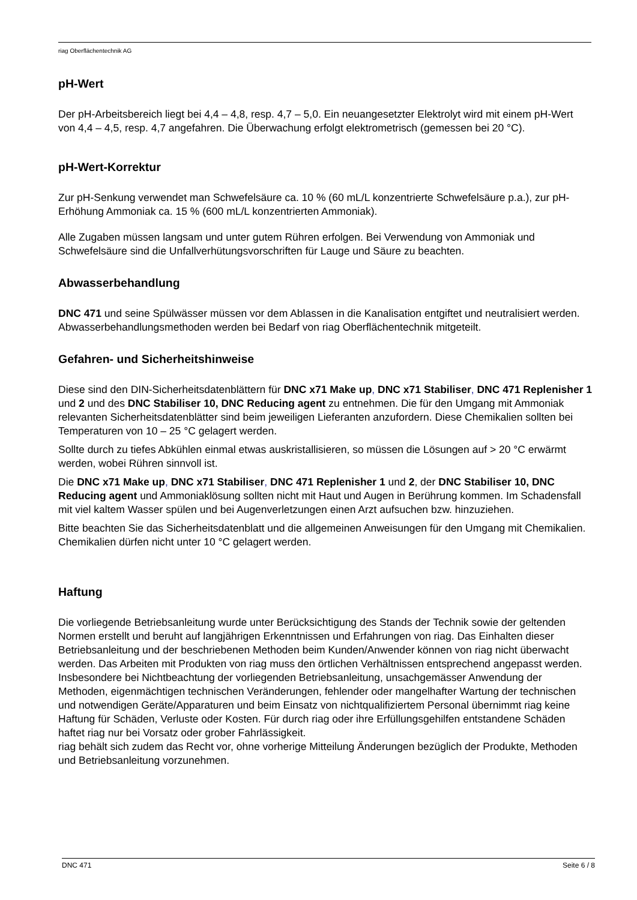riag Oberflächentechnik AG
pH-Wert
Der pH-Arbeitsbereich liegt bei 4,4 – 4,8, resp. 4,7 – 5,0. Ein neuangesetzter Elektrolyt wird mit einem pH-Wert von 4,4 – 4,5, resp. 4,7 angefahren. Die Überwachung erfolgt elektrometrisch (gemessen bei 20 °C).
pH-Wert-Korrektur
Zur pH-Senkung verwendet man Schwefelsäure ca. 10 % (60 mL/L konzentrierte Schwefelsäure p.a.), zur pH-Erhöhung Ammoniak ca. 15 % (600 mL/L konzentrierten Ammoniak).
Alle Zugaben müssen langsam und unter gutem Rühren erfolgen. Bei Verwendung von Ammoniak und Schwefelsäure sind die Unfallverhütungsvorschriften für Lauge und Säure zu beachten.
Abwasserbehandlung
DNC 471 und seine Spülwässer müssen vor dem Ablassen in die Kanalisation entgiftet und neutralisiert werden. Abwasserbehandlungsmethoden werden bei Bedarf von riag Oberflächentechnik mitgeteilt.
Gefahren- und Sicherheitshinweise
Diese sind den DIN-Sicherheitsdatenblättern für DNC x71 Make up, DNC x71 Stabiliser, DNC 471 Replenisher 1 und 2 und des DNC Stabiliser 10, DNC Reducing agent zu entnehmen. Die für den Umgang mit Ammoniak relevanten Sicherheitsdatenblätter sind beim jeweiligen Lieferanten anzufordern. Diese Chemikalien sollten bei Temperaturen von 10 – 25 °C gelagert werden.
Sollte durch zu tiefes Abkühlen einmal etwas auskristallisieren, so müssen die Lösungen auf > 20 °C erwärmt werden, wobei Rühren sinnvoll ist.
Die DNC x71 Make up, DNC x71 Stabiliser, DNC 471 Replenisher 1 und 2, der DNC Stabiliser 10, DNC Reducing agent und Ammoniaklösung sollten nicht mit Haut und Augen in Berührung kommen. Im Schadensfall mit viel kaltem Wasser spülen und bei Augenverletzungen einen Arzt aufsuchen bzw. hinzuziehen.
Bitte beachten Sie das Sicherheitsdatenblatt und die allgemeinen Anweisungen für den Umgang mit Chemikalien. Chemikalien dürfen nicht unter 10 °C gelagert werden.
Haftung
Die vorliegende Betriebsanleitung wurde unter Berücksichtigung des Stands der Technik sowie der geltenden Normen erstellt und beruht auf langjährigen Erkenntnissen und Erfahrungen von riag. Das Einhalten dieser Betriebsanleitung und der beschriebenen Methoden beim Kunden/Anwender können von riag nicht überwacht werden. Das Arbeiten mit Produkten von riag muss den örtlichen Verhältnissen entsprechend angepasst werden. Insbesondere bei Nichtbeachtung der vorliegenden Betriebsanleitung, unsachgemässer Anwendung der Methoden, eigenmächtigen technischen Veränderungen, fehlender oder mangelhafter Wartung der technischen und notwendigen Geräte/Apparaturen und beim Einsatz von nichtqualifiziertem Personal übernimmt riag keine Haftung für Schäden, Verluste oder Kosten. Für durch riag oder ihre Erfüllungsgehilfen entstandene Schäden haftet riag nur bei Vorsatz oder grober Fahrlässigkeit.
riag behält sich zudem das Recht vor, ohne vorherige Mitteilung Änderungen bezüglich der Produkte, Methoden und Betriebsanleitung vorzunehmen.
DNC 471 Seite 6 / 8